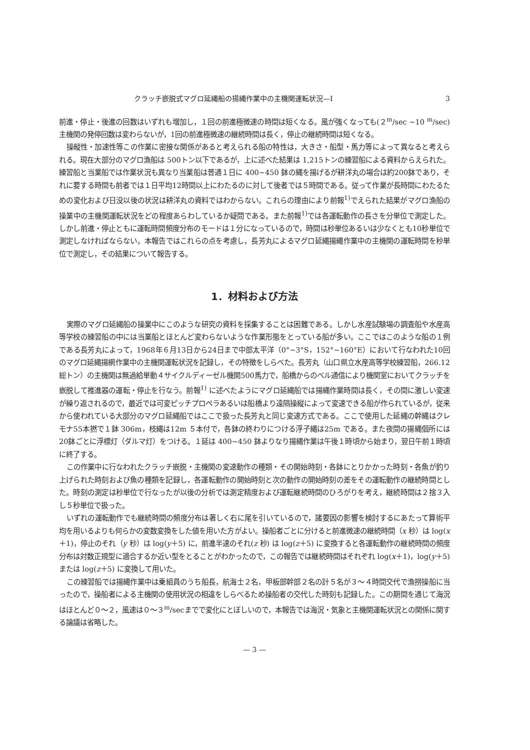クラッチ嵌脱式マグロ延縄船の揚縄作業中の主機関運転状況—I 3
前進・停止・後進の回数はいずれも増加し，１回の前進極微速の時間は短くなる。風が強くなっても(２<sup>m</sup>/sec ~10 <sup>m</sup>/sec)主機関の発停回数は変わらないが，1回の前進極微速の継続時間は長く，停止の継続時間は短くなる。
操縦性・加速性等この作業に密接な関係があると考えられる船の特性は，大きさ・船型・馬力等によって異なると考えられる。現在大部分のマグロ漁船は 500トン以下であるが，上に述べた結果は 1,215トンの練習船による資料からえられた。練習船と当業船では作業状況も異なり当業船は普通１日に 400~450 鉢の縄を揚げるが耕洋丸の場合は約200鉢であり，それに要する時間も前者では１日平均12時間以上にわたるのに対して後者では５時間である。従って作業が長時間にわたるための変化および日没以後の状況は耕洋丸の資料ではわからない。これらの理由により前報<sup>1)</sup>でえられた結果がマグロ漁船の操業中の主機関運転状況をどの程度あらわしているか疑問である。また前報<sup>1)</sup>では各運転動作の長さを分単位で測定した。しかし前進・停止ともに運転時間頻度分布のモードは１分になっているので，時間は秒単位あるいは少なくとも10秒単位で測定しなければならない。本報告ではこれらの点を考慮し，長芳丸によるマグロ延縄揚縄作業中の主機関の運転時間を秒単位で測定し，その結果について報告する。
1．材料および方法
実際のマグロ延縄船の操業中にこのような研究の資料を採集することは困難である。しかし水産試験場の調査船や水産高等学校の練習船の中には当業船とほとんど変わらないような作業形態をとっている船が多い。ここではこのような船の１例である長芳丸によって，1968年６月13日から24日まで中部太平洋（0°~3°S，152°~160°E）において行なわれた10回のマグロ延縄揚網作業中の主機関運転状況を記録し，その特徴をしらべた。長芳丸（山口県立水産高等学校練習船，266.12総トン）の主機関は無過給単動４サイクルディーゼル機関500馬力で，船橋からのベル通信により機関室においてクラッチを嵌脱して推進器の運転・停止を行なう。前報<sup>1)</sup> に述べたようにマグロ延縄船では揚縄作業時間は長く，その間に激しい変速が繰り返されるので，最近では可変ピッチプロペラあるいは船橋より遠隔操縦によって変速できる船が作られているが，従来から使われている大部分のマグロ延縄船ではここで扱った長芳丸と同じ変速方式である。ここで使用した延縄の幹縄はクレモナ55本撚で１鉢 306m，枝縄は12m ５本付で，各鉢の終わりにつける浮子縄は25m である。また夜間の揚縄個所には20鉢ごとに浮標灯（ダルマ灯）をつける。１延は 400~450 鉢よりなり揚縄作業は午後１時頃から始まり，翌日午前１時頃に終了する。
この作業中に行なわれたクラッチ嵌脱・主機関の変速動作の種類・その開始時刻・各鉢にとりかかった時刻・各魚が釣り上げられた時刻および魚の種類を記録し，各運転動作の開始時刻と次の動作の開始時刻の差をその運転動作の継続時間とした。時刻の測定は秒単位で行なったが以後の分析では測定精度および運転継続時間のひろがりを考え，継続時間は２捨３入し５秒単位で扱った。
いずれの運転動作でも継続時間の頻度分布は著しく右に尾を引いているので，諸要因の影響を検討するにあたって算術平均を用いるよりも何らかの変数変換をした値を用いた方がよい。操船者ごとに分けると前進微速の継続時間（x 秒）は log(x＋1)，停止のそれ（y 秒）は log(y＋5) に，前進半速のそれ(z 秒) は log(z＋5) に変換すると各運転動作の継続時間の頻度分布は対数正規型に適合するか近い型をとることがわかったので，この報告では継続時間はそれぞれ log(x＋1)，log(y＋5) または log(z＋5) に変換して用いた。
この練習船では揚縄作業中は乗組員のうち船長，航海士２名，甲板部幹部２名の計５名が３～４時間交代で漁撈操船に当ったので，操船者による主機関の使用状況の相違をしらべるため操船者の交代した時刻も記録した。この期間を通じて海況はほとんど０～２，風速は０～３<sup>m</sup>/secまでで変化にとぼしいので，本報告では海況・気象と主機関運転状況との関係に関する論議は省略した。
— 3 —